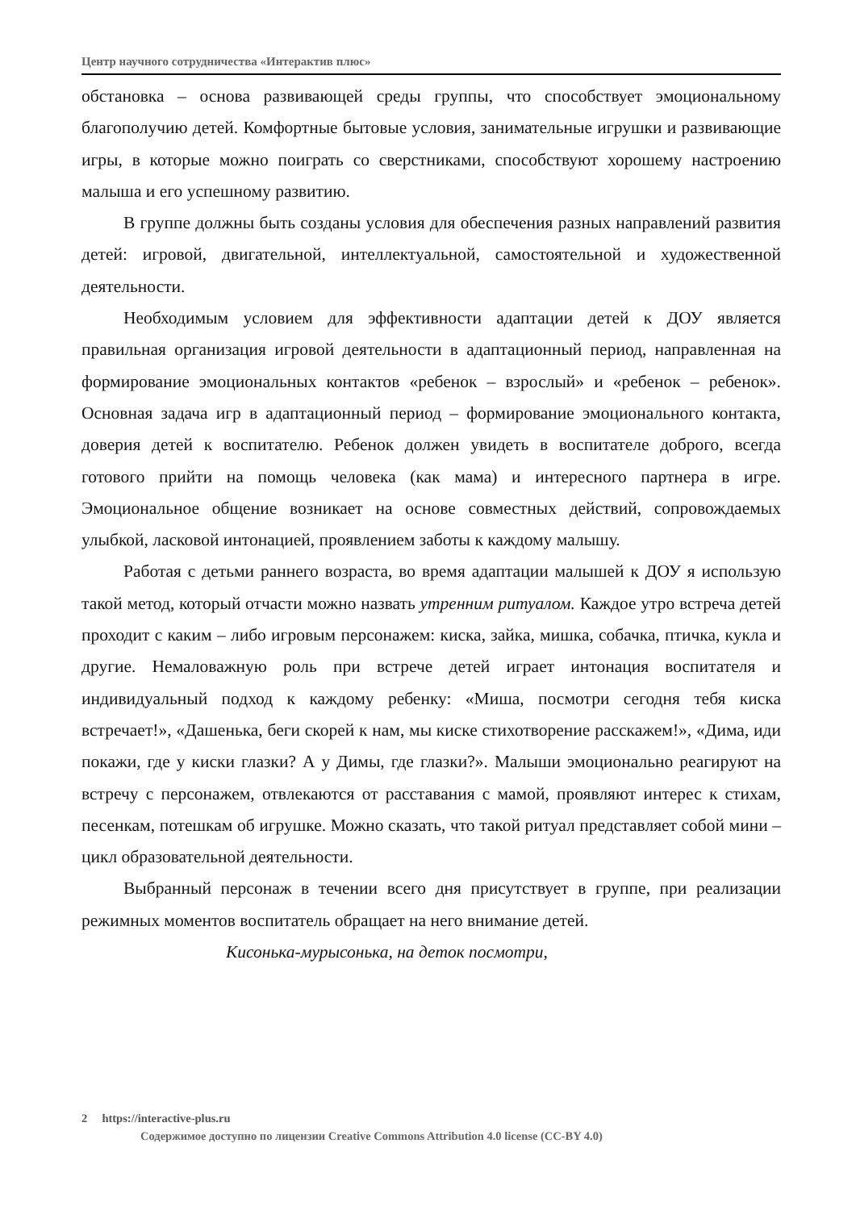Центр научного сотрудничества «Интерактив плюс»
обстановка – основа развивающей среды группы, что способствует эмоциональ­ному благополучию детей. Комфортные бытовые условия, занимательные иг­рушки и развивающие игры, в которые можно поиграть со сверстниками, спо­собствуют хорошему настроению малыша и его успешному развитию.
В группе должны быть созданы условия для обеспечения разных направле­ний развития детей: игровой, двигательной, интеллектуальной, самостоятельной и художественной деятельности.
Необходимым условием для эффективности адаптации детей к ДОУ явля­ется правильная организация игровой деятельности в адаптационный период, направленная на формирование эмоциональных контактов «ребенок – взрос­лый» и «ребенок – ребенок». Основная задача игр в адаптационный период – формирование эмоционального контакта, доверия детей к воспитателю. Ребенок должен увидеть в воспитателе доброго, всегда готового прийти на помощь чело­века (как мама) и интересного партнера в игре. Эмоциональное общение возни­кает на основе совместных действий, сопровождаемых улыбкой, ласковой инто­нацией, проявлением заботы к каждому малышу.
Работая с детьми раннего возраста, во время адаптации малышей к ДОУ я использую такой метод, который отчасти можно назвать утренним ритуалом. Каждое утро встреча детей проходит с каким – либо игровым персонажем: киска, зайка, мишка, собачка, птичка, кукла и другие. Немаловажную роль при встрече детей играет интонация воспитателя и индивидуальный подход к каждому ре­бенку: «Миша, посмотри сегодня тебя киска встречает!», «Дашенька, беги ско­рей к нам, мы киске стихотворение расскажем!», «Дима, иди покажи, где у киски глазки? А у Димы, где глазки?». Малыши эмоционально реагируют на встречу с персонажем, отвлекаются от расставания с мамой, проявляют интерес к стихам, песенкам, потешкам об игрушке. Можно сказать, что такой ритуал представляет собой мини – цикл образовательной деятельности.
Выбранный персонаж в течении всего дня присутствует в группе, при реа­лизации режимных моментов воспитатель обращает на него внимание детей.
Кисонька-мурысонька, на деток посмотри,
2 https://interactive-plus.ru
Содержимое доступно по лицензии Creative Commons Attribution 4.0 license (CC-BY 4.0)